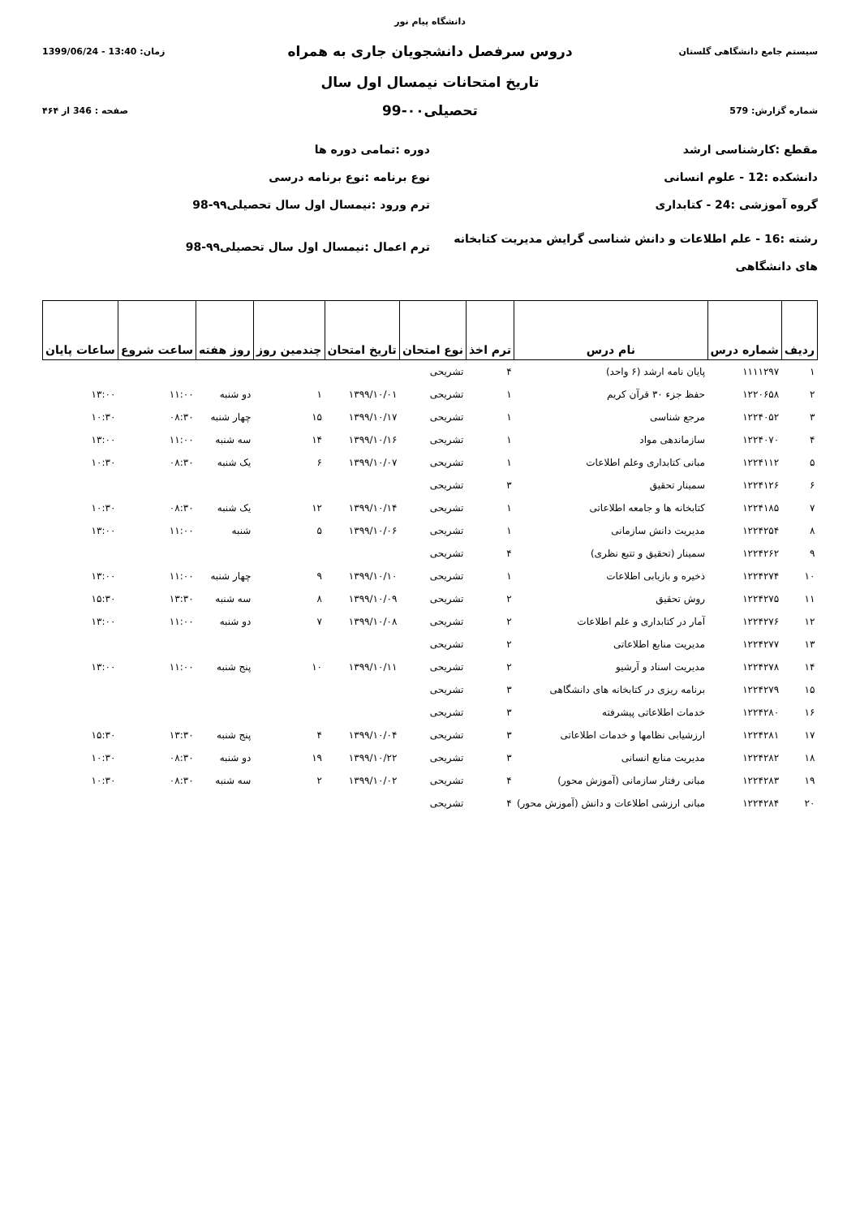دانشگاه پیام نور
سیستم جامع دانشگاهی گلستان
دروس سرفصل دانشجویان جاری به همراه
زمان: 13:40 - 1399/06/24
تاریخ امتحانات نیمسال اول سال
شماره گزارش: 579
تحصیلی۰۰-99
صفحه : 346 از ۴۶۴
مقطع :کارشناسی ارشد
دوره :تمامی دوره ها
دانشکده :12 - علوم انسانی
نوع برنامه :نوع برنامه درسی
گروه آموزشی :24 - کتابداری
ترم ورود :نیمسال اول سال تحصیلی۹۹-98
رشته :16 - علم اطلاعات و دانش شناسی گرایش مدیریت کتابخانه های دانشگاهی
ترم اعمال :نیمسال اول سال تحصیلی۹۹-98
| ردیف | شماره درس | نام درس | ترم اخذ | نوع امتحان | تاریخ امتحان | چندمین روز | روز هفته | ساعت شروع | ساعات پایان |
| --- | --- | --- | --- | --- | --- | --- | --- | --- | --- |
| ۱ | ۱۱۱۱۲۹۷ | پایان نامه ارشد (۶ واحد) | ۴ | تشریحی | | | | | |
| ۲ | ۱۲۲۰۶۵۸ | حفظ جزء ۳۰ قرآن کریم | ۱ | تشریحی | ۱۳۹۹/۱۰/۰۱ | ۱ | دو شنبه | ۱۱:۰۰ | ۱۳:۰۰ |
| ۳ | ۱۲۲۴۰۵۲ | مرجع شناسی | ۱ | تشریحی | ۱۳۹۹/۱۰/۱۷ | ۱۵ | چهار شنبه | ۰۸:۳۰ | ۱۰:۳۰ |
| ۴ | ۱۲۲۴۰۷۰ | سازماندهی مواد | ۱ | تشریحی | ۱۳۹۹/۱۰/۱۶ | ۱۴ | سه شنبه | ۱۱:۰۰ | ۱۳:۰۰ |
| ۵ | ۱۲۲۴۱۱۲ | مبانی کتابداری وعلم اطلاعات | ۱ | تشریحی | ۱۳۹۹/۱۰/۰۷ | ۶ | یک شنبه | ۰۸:۳۰ | ۱۰:۳۰ |
| ۶ | ۱۲۲۴۱۲۶ | سمینار تحقیق | ۳ | تشریحی | | | | | |
| ۷ | ۱۲۲۴۱۸۵ | کتابخانه ها و جامعه اطلاعاتی | ۱ | تشریحی | ۱۳۹۹/۱۰/۱۴ | ۱۲ | یک شنبه | ۰۸:۳۰ | ۱۰:۳۰ |
| ۸ | ۱۲۲۴۲۵۴ | مدیریت دانش سازمانی | ۱ | تشریحی | ۱۳۹۹/۱۰/۰۶ | ۵ | شنبه | ۱۱:۰۰ | ۱۳:۰۰ |
| ۹ | ۱۲۲۴۲۶۲ | سمینار (تحقیق و تتبع نظری) | ۴ | تشریحی | | | | | |
| ۱۰ | ۱۲۲۴۲۷۴ | ذخیره و بازیابی اطلاعات | ۱ | تشریحی | ۱۳۹۹/۱۰/۱۰ | ۹ | چهار شنبه | ۱۱:۰۰ | ۱۳:۰۰ |
| ۱۱ | ۱۲۲۴۲۷۵ | روش تحقیق | ۲ | تشریحی | ۱۳۹۹/۱۰/۰۹ | ۸ | سه شنبه | ۱۳:۳۰ | ۱۵:۳۰ |
| ۱۲ | ۱۲۲۴۲۷۶ | آمار در کتابداری و علم اطلاعات | ۲ | تشریحی | ۱۳۹۹/۱۰/۰۸ | ۷ | دو شنبه | ۱۱:۰۰ | ۱۳:۰۰ |
| ۱۳ | ۱۲۲۴۲۷۷ | مدیریت منابع اطلاعاتی | ۲ | تشریحی | | | | | |
| ۱۴ | ۱۲۲۴۲۷۸ | مدیریت اسناد و آرشیو | ۲ | تشریحی | ۱۳۹۹/۱۰/۱۱ | ۱۰ | پنج شنبه | ۱۱:۰۰ | ۱۳:۰۰ |
| ۱۵ | ۱۲۲۴۲۷۹ | برنامه ریزی در کتابخانه های دانشگاهی | ۳ | تشریحی | | | | | |
| ۱۶ | ۱۲۲۴۲۸۰ | خدمات اطلاعاتی پیشرفته | ۳ | تشریحی | | | | | |
| ۱۷ | ۱۲۲۴۲۸۱ | ارزشیابی نظامها و خدمات اطلاعاتی | ۳ | تشریحی | ۱۳۹۹/۱۰/۰۴ | ۴ | پنج شنبه | ۱۳:۳۰ | ۱۵:۳۰ |
| ۱۸ | ۱۲۲۴۲۸۲ | مدیریت منابع انسانی | ۳ | تشریحی | ۱۳۹۹/۱۰/۲۲ | ۱۹ | دو شنبه | ۰۸:۳۰ | ۱۰:۳۰ |
| ۱۹ | ۱۲۲۴۲۸۳ | مبانی رفتار سازمانی (آموزش محور) | ۴ | تشریحی | ۱۳۹۹/۱۰/۰۲ | ۲ | سه شنبه | ۰۸:۳۰ | ۱۰:۳۰ |
| ۲۰ | ۱۲۲۴۲۸۴ | مبانی ارزشی اطلاعات و دانش (آموزش محور) | ۴ | تشریحی | | | | | |